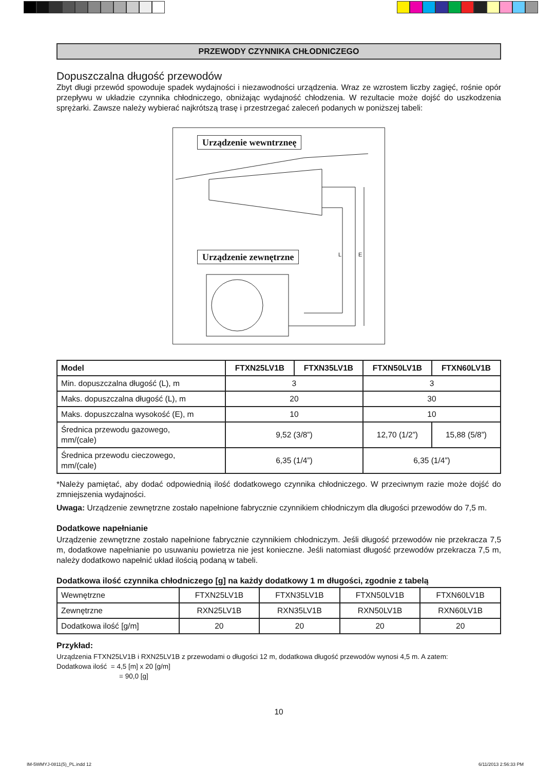PRZEWODY CZYNNIKA CHŁODNICZEGO
Dopuszczalna długość przewodów
Zbyt długi przewód spowoduje spadek wydajności i niezawodności urządzenia. Wraz ze wzrostem liczby zagięć, rośnie opór przepływu w układzie czynnika chłodniczego, obniżając wydajność chłodzenia. W rezultacie może dojść do uszkodzenia sprężarki. Zawsze należy wybierać najkrótszą trasę i przestrzegać zaleceń podanych w poniższej tabeli:
Urządzenie wewntrzneę
Urządzenie zewnętrzne L E
| Model | FTXN25LV1B | FTXN35LV1B | FTXN50LV1B | FTXN60LV1B |
| --- | --- | --- | --- | --- |
| Min. dopuszczalna długość (L), m | 3 | | 3 | |
| Maks. dopuszczalna długość (L), m | 20 | | 30 | |
| Maks. dopuszczalna wysokość (E), m | 10 | | 10 | |
| Średnica przewodu gazowego, mm/(cale) | 9,52 (3/8”) | | 12,70 (1/2”) | 15,88 (5/8”) |
| Średnica przewodu cieczowego, mm/(cale) | 6,35 (1/4”) | | 6,35 (1/4”) | |
*Należy pamiętać, aby dodać odpowiednią ilość dodatkowego czynnika chłodniczego. W przeciwnym razie może dojść do zmniejszenia wydajności.
Uwaga: Urządzenie zewnętrzne zostało napełnione fabrycznie czynnikiem chłodniczym dla długości przewodów do 7,5 m.
Dodatkowe napełnianie
Urządzenie zewnętrzne zostało napełnione fabrycznie czynnikiem chłodniczym. Jeśli długość przewodów nie przekracza 7,5 m, dodatkowe napełnianie po usuwaniu powietrza nie jest konieczne. Jeśli natomiast długość przewodów przekracza 7,5 m, należy dodatkowo napełnić układ ilością podaną w tabeli.
Dodatkowa ilość czynnika chłodniczego [g] na każdy dodatkowy 1 m długości, zgodnie z tabelą
| Wewnętrzne | FTXN25LV1B | FTXN35LV1B | FTXN50LV1B | FTXN60LV1B |
| Zewnętrzne | RXN25LV1B | RXN35LV1B | RXN50LV1B | RXN60LV1B |
| Dodatkowa ilość [g/m] | 20 | 20 | 20 | 20 |
Przykład:
Urządzenia FTXN25LV1B i RXN25LV1B z przewodami o długości 12 m, dodatkowa długość przewodów wynosi 4,5 m. A zatem:
Dodatkowa ilość = 4,5 [m] x 20 [g/m]
= 90,0 [g]
10
IM-5WMYJ-0811(5)_PL.indd 12 6/11/2013 2:56:33 PM